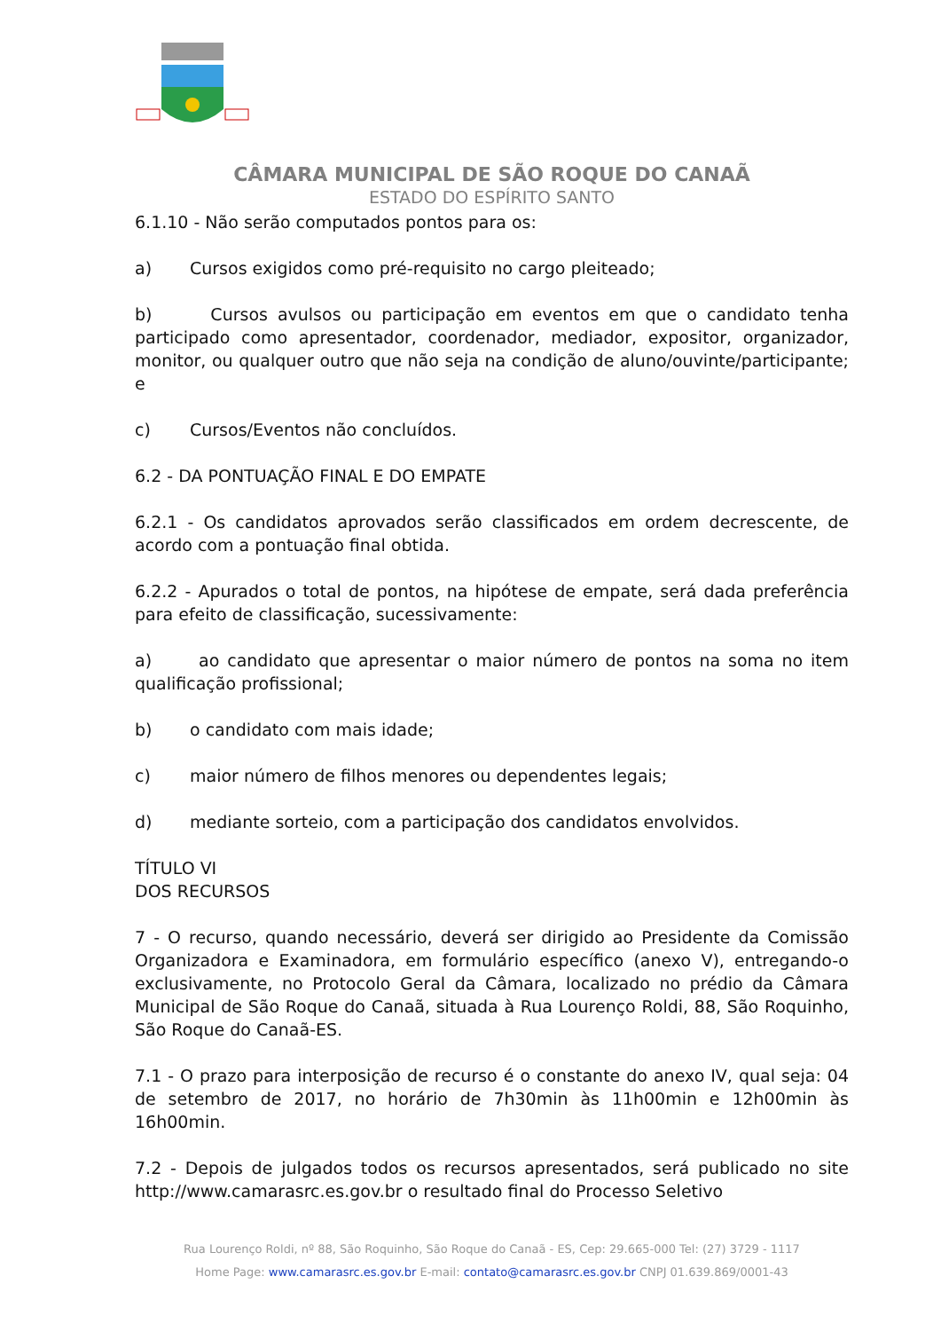CÂMARA MUNICIPAL DE SÃO ROQUE DO CANAÃ
ESTADO DO ESPÍRITO SANTO
6.1.10 - Não serão computados pontos para os:
a) Cursos exigidos como pré-requisito no cargo pleiteado;
b) Cursos avulsos ou participação em eventos em que o candidato tenha participado como apresentador, coordenador, mediador, expositor, organizador, monitor, ou qualquer outro que não seja na condição de aluno/ouvinte/participante; e
c) Cursos/Eventos não concluídos.
6.2 - DA PONTUAÇÃO FINAL E DO EMPATE
6.2.1 - Os candidatos aprovados serão classificados em ordem decrescente, de acordo com a pontuação final obtida.
6.2.2 - Apurados o total de pontos, na hipótese de empate, será dada preferência para efeito de classificação, sucessivamente:
a) ao candidato que apresentar o maior número de pontos na soma no item qualificação profissional;
b) o candidato com mais idade;
c) maior número de filhos menores ou dependentes legais;
d) mediante sorteio, com a participação dos candidatos envolvidos.
TÍTULO VI
DOS RECURSOS
7 - O recurso, quando necessário, deverá ser dirigido ao Presidente da Comissão Organizadora e Examinadora, em formulário específico (anexo V), entregando-o exclusivamente, no Protocolo Geral da Câmara, localizado no prédio da Câmara Municipal de São Roque do Canaã, situada à Rua Lourenço Roldi, 88, São Roquinho, São Roque do Canaã-ES.
7.1 - O prazo para interposição de recurso é o constante do anexo IV, qual seja: 04 de setembro de 2017, no horário de 7h30min às 11h00min e 12h00min às 16h00min.
7.2 - Depois de julgados todos os recursos apresentados, será publicado no site http://www.camarasrc.es.gov.br o resultado final do Processo Seletivo
Rua Lourenço Roldi, nº 88, São Roquinho, São Roque do Canaã - ES, Cep: 29.665-000 Tel: (27) 3729 - 1117
Home Page: www.camarasrc.es.gov.br E-mail: contato@camarasrc.es.gov.br CNPJ 01.639.869/0001-43